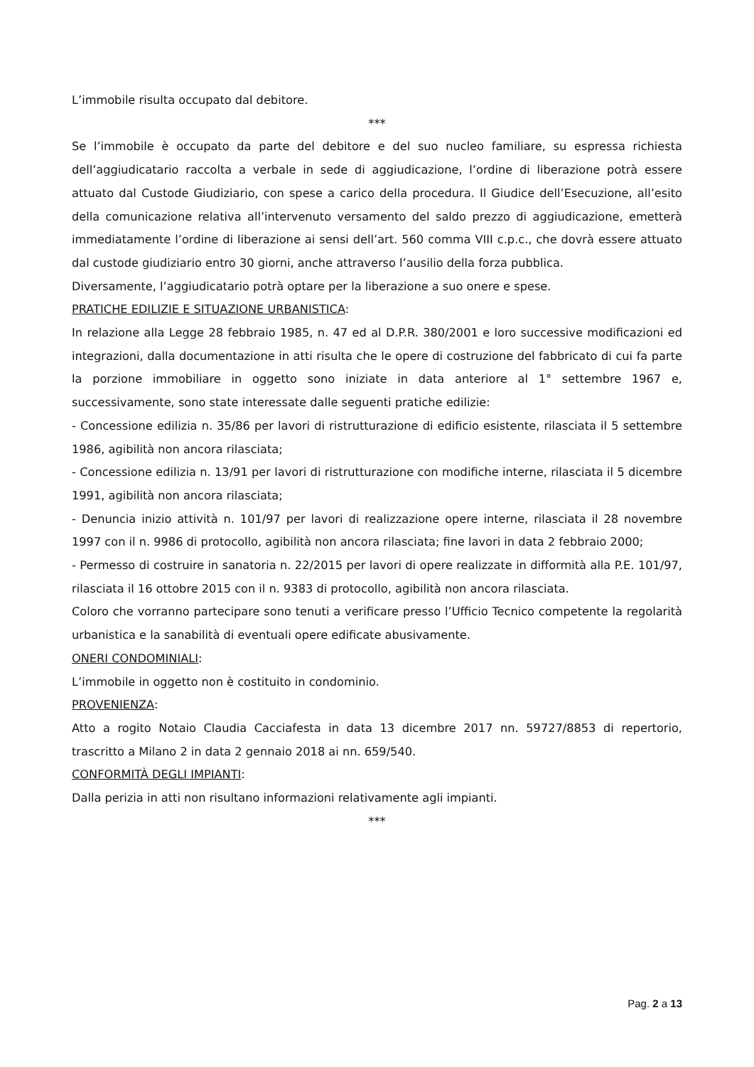L’immobile risulta occupato dal debitore.
***
Se l’immobile è occupato da parte del debitore e del suo nucleo familiare, su espressa richiesta dell’aggiudicatario raccolta a verbale in sede di aggiudicazione, l’ordine di liberazione potrà essere attuato dal Custode Giudiziario, con spese a carico della procedura. Il Giudice dell’Esecuzione, all’esito della comunicazione relativa all’intervenuto versamento del saldo prezzo di aggiudicazione, emetterà immediatamente l’ordine di liberazione ai sensi dell’art. 560 comma VIII c.p.c., che dovrà essere attuato dal custode giudiziario entro 30 giorni, anche attraverso l’ausilio della forza pubblica.
Diversamente, l’aggiudicatario potrà optare per la liberazione a suo onere e spese.
PRATICHE EDILIZIE E SITUAZIONE URBANISTICA:
In relazione alla Legge 28 febbraio 1985, n. 47 ed al D.P.R. 380/2001 e loro successive modificazioni ed integrazioni, dalla documentazione in atti risulta che le opere di costruzione del fabbricato di cui fa parte la porzione immobiliare in oggetto sono iniziate in data anteriore al 1° settembre 1967 e, successivamente, sono state interessate dalle seguenti pratiche edilizie:
- Concessione edilizia n. 35/86 per lavori di ristrutturazione di edificio esistente, rilasciata il 5 settembre 1986, agibilità non ancora rilasciata;
- Concessione edilizia n. 13/91 per lavori di ristrutturazione con modifiche interne, rilasciata il 5 dicembre 1991, agibilità non ancora rilasciata;
- Denuncia inizio attività n. 101/97 per lavori di realizzazione opere interne, rilasciata il 28 novembre 1997 con il n. 9986 di protocollo, agibilità non ancora rilasciata; fine lavori in data 2 febbraio 2000;
- Permesso di costruire in sanatoria n. 22/2015 per lavori di opere realizzate in difformità alla P.E. 101/97, rilasciata il 16 ottobre 2015 con il n. 9383 di protocollo, agibilità non ancora rilasciata.
Coloro che vorranno partecipare sono tenuti a verificare presso l’Ufficio Tecnico competente la regolarità urbanistica e la sanabilità di eventuali opere edificate abusivamente.
ONERI CONDOMINIALI:
L’immobile in oggetto non è costituito in condominio.
PROVENIENZA:
Atto a rogito Notaio Claudia Cacciafesta in data 13 dicembre 2017 nn. 59727/8853 di repertorio, trascritto a Milano 2 in data 2 gennaio 2018 ai nn. 659/540.
CONFORMITÀ DEGLI IMPIANTI:
Dalla perizia in atti non risultano informazioni relativamente agli impianti.
***
Pag. 2 a 13